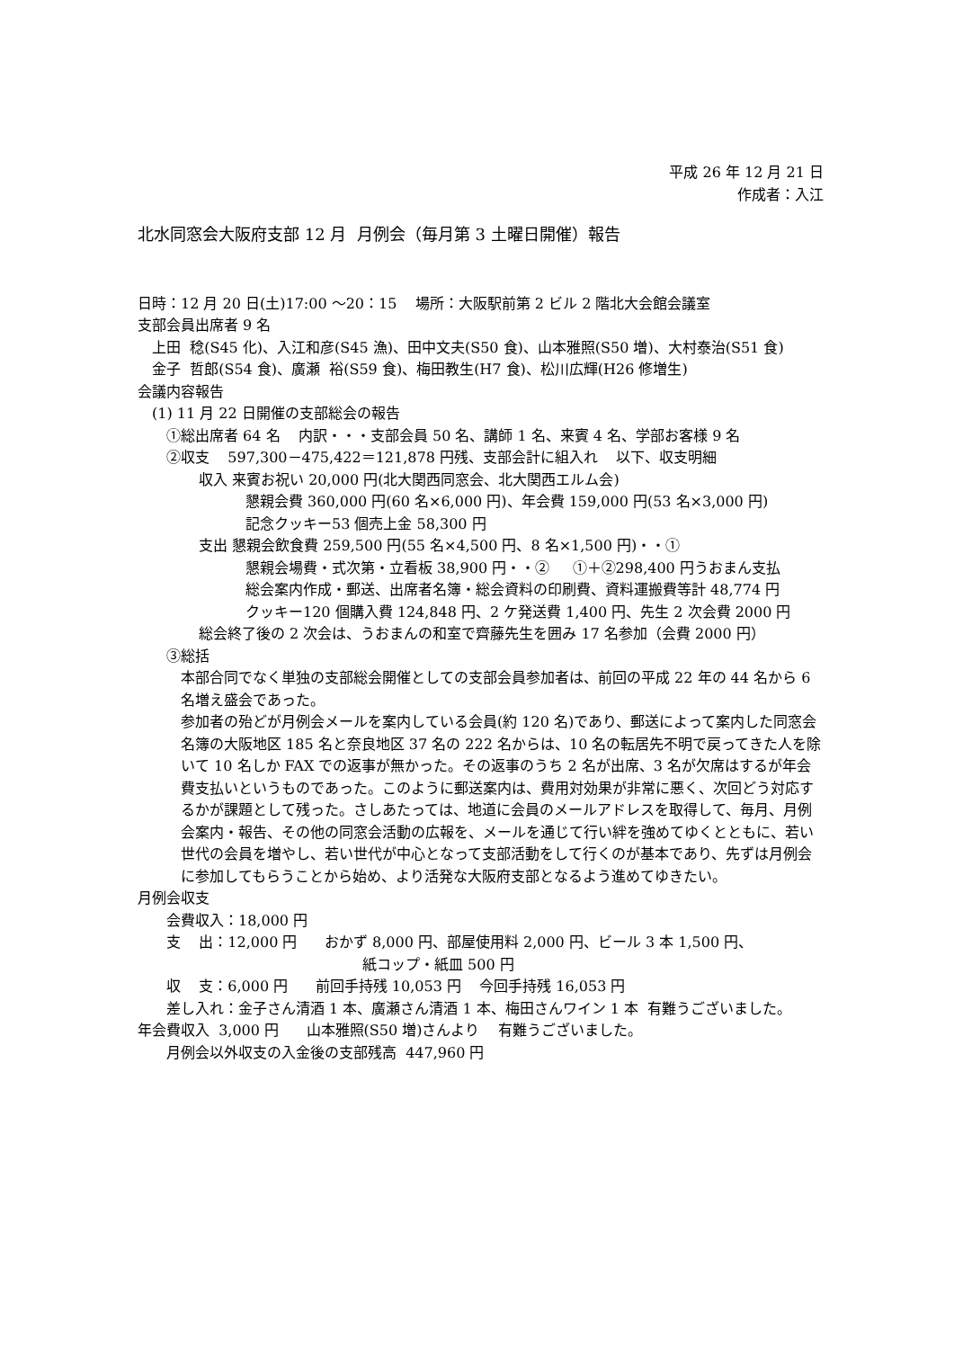平成 26 年 12 月 21 日
作成者：入江
北水同窓会大阪府支部 12 月 月例会（毎月第 3 土曜日開催）報告
日時：12 月 20 日(土)17:00 ～20：15 場所：大阪駅前第 2 ビル 2 階北大会館会議室
支部会員出席者 9 名
上田 稔(S45 化)、入江和彦(S45 漁)、田中文夫(S50 食)、山本雅照(S50 増)、大村泰治(S51 食)
金子 哲郎(S54 食)、廣瀬 裕(S59 食)、梅田教生(H7 食)、松川広輝(H26 修増生)
会議内容報告
(1) 11 月 22 日開催の支部総会の報告
①総出席者 64 名 内訳・・・支部会員 50 名、講師 1 名、来賓 4 名、学部お客様 9 名
②収支 597,300－475,422＝121,878 円残、支部会計に組入れ 以下、収支明細
収入 来賓お祝い 20,000 円(北大関西同窓会、北大関西エルム会)
懇親会費 360,000 円(60 名×6,000 円)、年会費 159,000 円(53 名×3,000 円)
記念クッキー53 個売上金 58,300 円
支出 懇親会飲食費 259,500 円(55 名×4,500 円、8 名×1,500 円)・・①
懇親会場費・式次第・立看板 38,900 円・・② ①＋②298,400 円うおまん支払
総会案内作成・郵送、出席者名簿・総会資料の印刷費、資料運搬費等計 48,774 円
クッキー120 個購入費 124,848 円、2 ケ発送費 1,400 円、先生 2 次会費 2000 円
総会終了後の 2 次会は、うおまんの和室で齊藤先生を囲み 17 名参加（会費 2000 円）
③総括
本部合同でなく単独の支部総会開催としての支部会員参加者は、前回の平成 22 年の 44 名から 6 名増え盛会であった。
参加者の殆どが月例会メールを案内している会員(約 120 名)であり、郵送によって案内した同窓会名簿の大阪地区 185 名と奈良地区 37 名の 222 名からは、10 名の転居先不明で戻ってきた人を除いて 10 名しか FAX での返事が無かった。その返事のうち 2 名が出席、3 名が欠席はするが年会費支払いというものであった。このように郵送案内は、費用対効果が非常に悪く、次回どう対応するかが課題として残った。さしあたっては、地道に会員のメールアドレスを取得して、毎月、月例会案内・報告、その他の同窓会活動の広報を、メールを通じて行い絆を強めてゆくとともに、若い世代の会員を増やし、若い世代が中心となって支部活動をして行くのが基本であり、先ずは月例会に参加してもらうことから始め、より活発な大阪府支部となるよう進めてゆきたい。
月例会収支
会費収入：18,000 円
支 出：12,000 円 おかず 8,000 円、部屋使用料 2,000 円、ビール 3 本 1,500 円、
紙コップ・紙皿 500 円
収 支：6,000 円 前回手持残 10,053 円 今回手持残 16,053 円
差し入れ：金子さん清酒 1 本、廣瀬さん清酒 1 本、梅田さんワイン 1 本 有難うございました。
年会費収入 3,000 円 山本雅照(S50 増)さんより 有難うございました。
月例会以外収支の入金後の支部残高 447,960 円